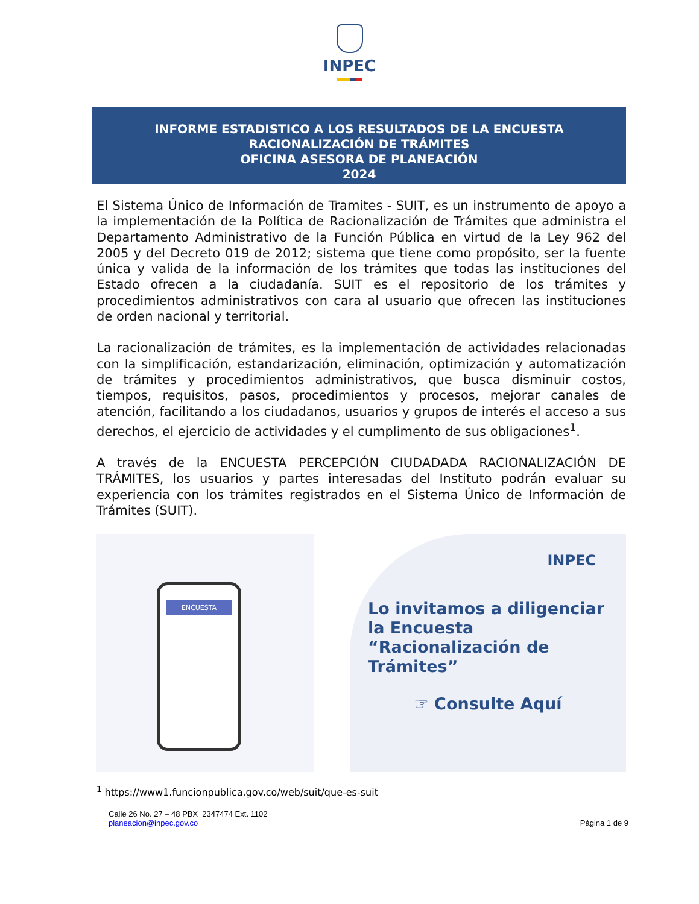INPEC
INFORME ESTADISTICO A LOS RESULTADOS DE LA ENCUESTA
RACIONALIZACIÓN DE TRÁMITES
OFICINA ASESORA DE PLANEACIÓN
2024
El Sistema Único de Información de Tramites - SUIT, es un instrumento de apoyo a la implementación de la Política de Racionalización de Trámites que administra el Departamento Administrativo de la Función Pública en virtud de la Ley 962 del 2005 y del Decreto 019 de 2012; sistema que tiene como propósito, ser la fuente única y valida de la información de los trámites que todas las instituciones del Estado ofrecen a la ciudadanía. SUIT es el repositorio de los trámites y procedimientos administrativos con cara al usuario que ofrecen las instituciones de orden nacional y territorial.
La racionalización de trámites, es la implementación de actividades relacionadas con la simplificación, estandarización, eliminación, optimización y automatización de trámites y procedimientos administrativos, que busca disminuir costos, tiempos, requisitos, pasos, procedimientos y procesos, mejorar canales de atención, facilitando a los ciudadanos, usuarios y grupos de interés el acceso a sus derechos, el ejercicio de actividades y el cumplimento de sus obligaciones<sup>1</sup>.
A través de la ENCUESTA PERCEPCIÓN CIUDADADA RACIONALIZACIÓN DE TRÁMITES, los usuarios y partes interesadas del Instituto podrán evaluar su experiencia con los trámites registrados en el Sistema Único de Información de Trámites (SUIT).
ENCUESTA
INPEC
Lo invitamos a diligenciar la Encuesta “Racionalización de Trámites”
☞ Consulte Aquí
<sup>1</sup> https://www1.funcionpublica.gov.co/web/suit/que-es-suit
Calle 26 No. 27 – 48 PBX 2347474 Ext. 1102
planeacion@inpec.gov.co
Página 1 de 9